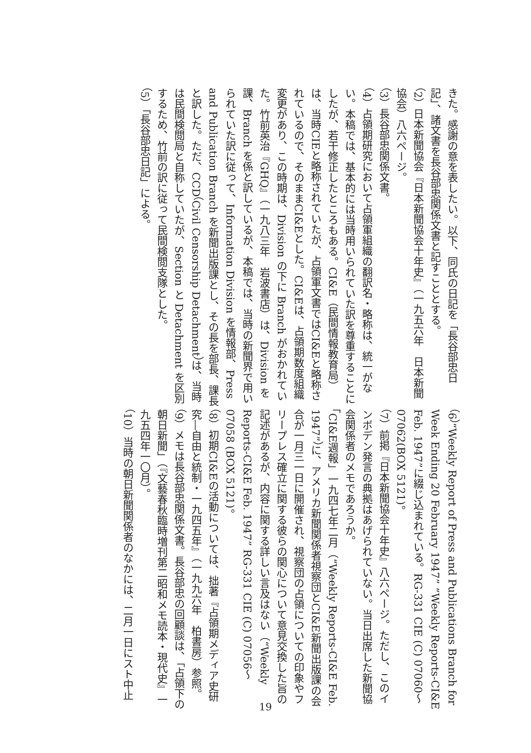きた。感謝の意を表したい。以下、同氏の日記を「長谷部忠日記」、諸文書を長谷部忠関係文書と記すこととする。
（2）日本新聞協会『日本新聞協会十年史』（一九五六年　日本新聞協会）八六ページ。
（3）長谷部忠関係文書。
（4）占領期研究において占領軍組織の翻訳名・略称は、統一がない。本稿では、基本的には当時用いられていた訳を尊重することにしたが、若干修正したところもある。CI&E（民間情報教育局）は、当時CIEと略称されていたが、占領軍文書ではCI&Eと略称されているので、そのままCI&Eとした。CI&Eは、占領期数度組織変更があり、この時期は、Division の下に Branch がおかれていた。竹前英治『GHQ』（一九八三年　岩波書店）は、Division を課、Branch を係と訳しているが、本稿では、当時の新聞界で用いられていた訳に従って、Information Division を情報部、Press and Publication Branch を新聞出版課とし、その長を部長、課長と訳した。ただ、CCD（Civil Censorship Detachment）は、当時は民間検閲局と自称していたが、Section と Detachment を区別するため、竹前の訳に従って民間検閲支隊とした。
（5）「長谷部忠日記」による。
（6）“Weekly Report of Press and Publications Branch for Week Ending 20 February 1947” “Weekly Reports-CI&E Feb. 1947”に綴じ込まれている。RG-331 CIE (C) 07060〜07062(BOX 5121)。
（7）前掲『日本新聞協会十年史』八六ページ。ただし、このインボデン発言の典拠はあげられていない。当日出席した新聞協会関係者のメモであろうか。
「CI&E週報」一九四七年二月（“Weekly Reports-CI&E Feb. 1947”）に、アメリカ新聞関係者視察団とCI&E新聞出版課の会合が一月三一日に開催され、視察団の占領についての印象やフリープレス確立に関する彼らの関心について意見交換した旨の記述があるが、内容に関する詳しい言及はない（“Weekly Reports-CI&E Feb. 1947” RG-331 CIE (C) 07056〜07058 (BOX 5121)。
（8）初期CI&Eの活動については、拙著『占領期メディア史研究―自由と統制・一九四五年』（一九九六年　柏書房）参照。
（9）メモは長谷部忠関係文書。長谷部忠の回顧談は、「占領下の朝日新聞」（『文藝春秋臨時増刊第二昭和メモ読本・現代史』一九五四年一〇月）。
（10）当時の朝日新聞関係者のなかには、二月一日にスト中止
19